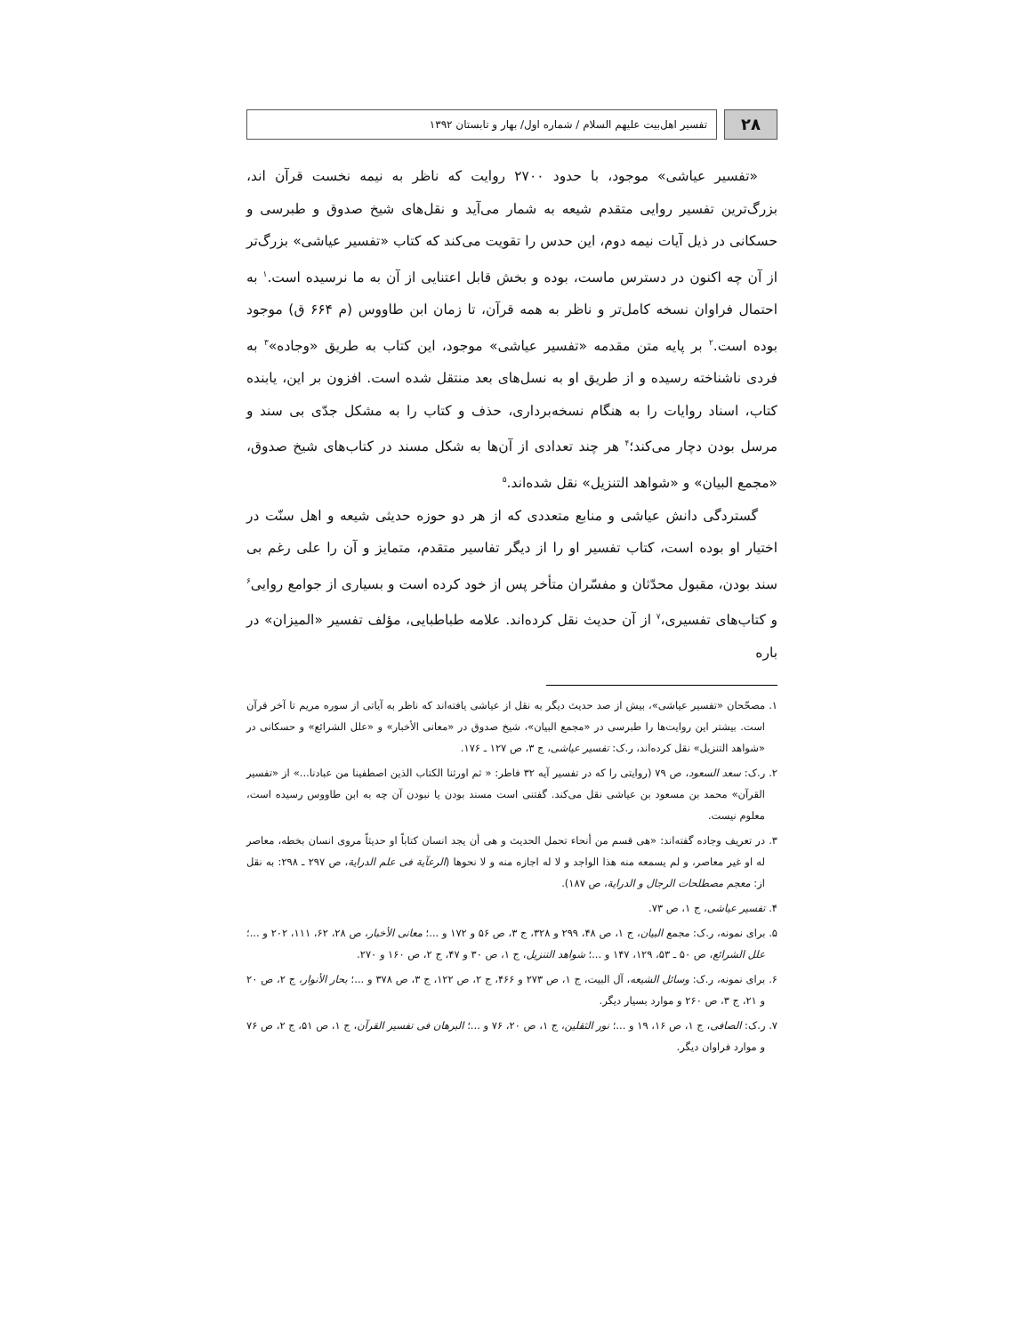۲۸
تفسیر اهل‌بیت علیهم السلام / شماره اول/ بهار و تابستان ۱۳۹۲
«تفسیر عیاشی» موجود، با حدود ۲۷۰۰ روایت که ناظر به نیمه نخست قرآن اند، بزرگ‌ترین تفسیر روایی متقدم شیعه به شمار می‌آید و نقل‌های شیخ صدوق و طبرسی و حسکانی در ذیل آیات نیمه دوم، این حدس را تقویت می‌کند که کتاب «تفسیر عیاشی» بزرگ‌تر از آن چه اکنون در دسترس ماست، بوده و بخش قابل اعتنایی از آن به ما نرسیده است.<sup>۱</sup> به احتمال فراوان نسخه کامل‌تر و ناظر به همه قرآن، تا زمان ابن طاووس (م ۶۶۴ ق) موجود بوده است.<sup>۲</sup> بر پایه متن مقدمه «تفسیر عیاشی» موجود، این کتاب به طریق «وجاده»<sup>۳</sup> به فردی ناشناخته رسیده و از طریق او به نسل‌های بعد منتقل شده است. افزون بر این، یابنده کتاب، اسناد روایات را به هنگام نسخه‌برداری، حذف و کتاب را به مشکل جدّی بی سند و مرسل بودن دچار می‌کند؛<sup>۴</sup> هر چند تعدادی از آن‌ها به شکل مسند در کتاب‌های شیخ صدوق، «مجمع البیان» و «شواهد التنزیل» نقل شده‌اند.<sup>۵</sup>
گستردگی دانش عیاشی و منابع متعددی که از هر دو حوزه حدیثی شیعه و اهل سنّت در اختیار او بوده است، کتاب تفسیر او را از دیگر تفاسیر متقدم، متمایز و آن را علی رغم بی سند بودن، مقبول محدّثان و مفسّران متأخر پس از خود کرده است و بسیاری از جوامع روایی<sup>۶</sup> و کتاب‌های تفسیری،<sup>۷</sup> از آن حدیث نقل کرده‌اند. علامه طباطبایی، مؤلف تفسیر «المیزان» در باره
۱. مصحّحان «تفسیر عیاشی»، بیش از صد حدیث دیگر به نقل از عیاشی یافته‌اند که ناظر به آیاتی از سوره مریم تا آخر قرآن است. بیشتر این روایت‌ها را طبرسی در «مجمع البیان»، شیخ صدوق در «معانی الأخبار» و «علل الشرائع» و حسکانی در «شواهد التنزیل» نقل کرده‌اند، ر.ک: تفسیر عیاشی، ج ۳، ص ۱۲۷ ـ ۱۷۶.
۲. ر.ک: سعد السعود، ص ۷۹ (روایتی را که در تفسیر آیه ۳۲ فاطر: « ثم اورثنا الکتاب الذین اصطفینا من عبادنا...» از «تفسیر القرآن» محمد بن مسعود بن عیاشی نقل می‌کند. گفتنی است مسند بودن یا نبودن آن چه به ابن طاووس رسیده است، معلوم نیست.
۳. در تعریف وجاده گفته‌اند: «هی قسم من أنحاء تحمل الحدیث و هی أن یجد انسان کتاباً او حدیثاً مروی انسان بخطه، معاصر له او غیر معاصر، و لم یسمعه منه هذا الواجد و لا له اجازه منه و لا نحوها (الرعآیة فی علم الدرایة، ص ۲۹۷ ـ ۲۹۸: به نقل از: معجم مصطلحات الرجال و الدرایة، ص ۱۸۷).
۴. تفسیر عیاشی، ج ۱، ص ۷۳.
۵. برای نمونه، ر.ک: مجمع البیان، ج ۱، ص ۴۸، ۲۹۹ و ۳۲۸، ج ۳، ص ۵۶ و ۱۷۲ و ...؛ معانی الأخبار، ص ۲۸، ۶۲، ۱۱۱، ۲۰۲ و ...؛ علل الشرائع، ص ۵۰ ـ ۵۳، ۱۲۹، ۱۴۷ و ...؛ شواهد التنزیل، ج ۱، ص ۳۰ و ۴۷، ج ۲، ص ۱۶۰ و ۲۷۰.
۶. برای نمونه، ر.ک: وسائل الشیعه، آل البیت، ج ۱، ص ۲۷۳ و ۴۶۶، ج ۲، ص ۱۲۲، ج ۳، ص ۳۷۸ و ...؛ بحار الأنوار، ج ۲، ص ۲۰ و ۲۱، ج ۳، ص ۲۶۰ و موارد بسیار دیگر.
۷. ر.ک: الصافی، ج ۱، ص ۱۶، ۱۹ و ...؛ نور الثقلین، ج ۱، ص ۲۰، ۷۶ و ...؛ البرهان فی تفسیر القرآن، ج ۱، ص ۵۱، ج ۲، ص ۷۶ و موارد فراوان دیگر.